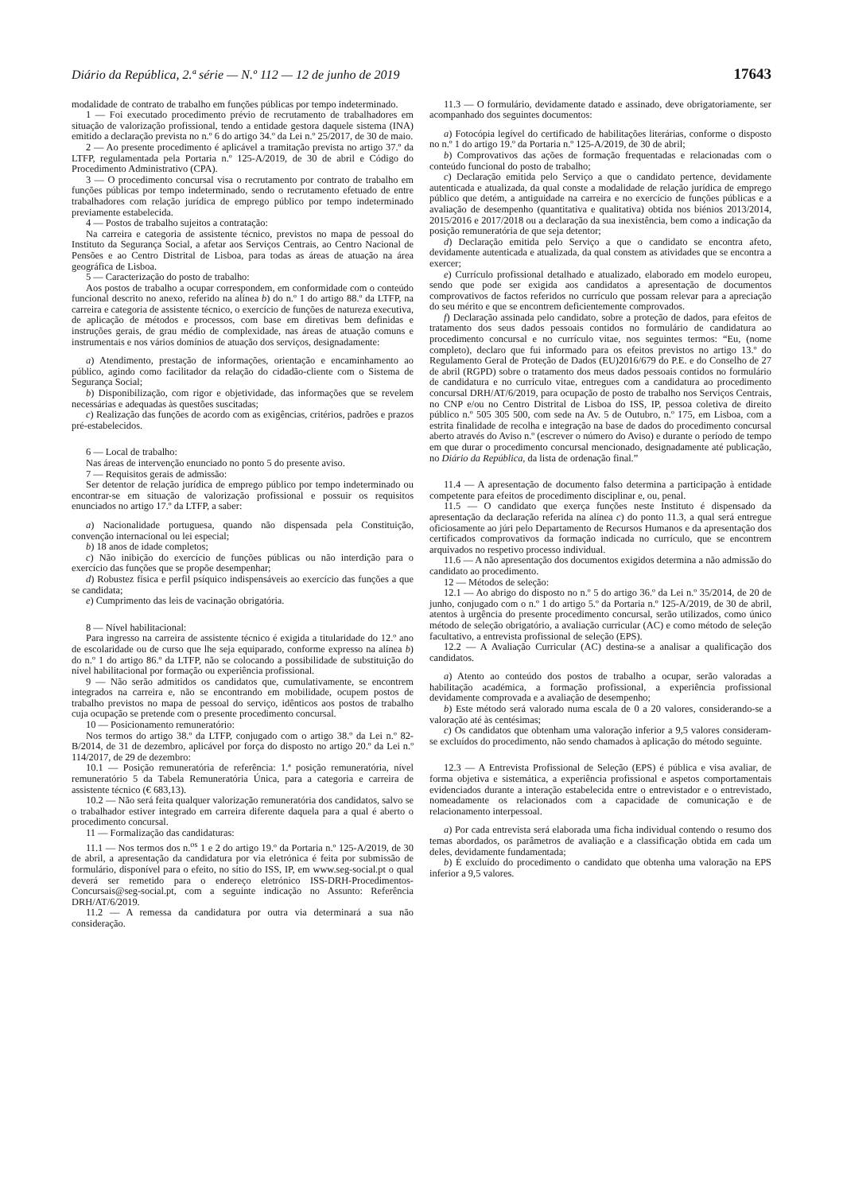Diário da República, 2.ª série — N.º 112 — 12 de junho de 2019 17643
modalidade de contrato de trabalho em funções públicas por tempo indeterminado.
1 — Foi executado procedimento prévio de recrutamento de trabalhadores em situação de valorização profissional, tendo a entidade gestora daquele sistema (INA) emitido a declaração prevista no n.º 6 do artigo 34.º da Lei n.º 25/2017, de 30 de maio.
2 — Ao presente procedimento é aplicável a tramitação prevista no artigo 37.º da LTFP, regulamentada pela Portaria n.º 125-A/2019, de 30 de abril e Código do Procedimento Administrativo (CPA).
3 — O procedimento concursal visa o recrutamento por contrato de trabalho em funções públicas por tempo indeterminado, sendo o recrutamento efetuado de entre trabalhadores com relação jurídica de emprego público por tempo indeterminado previamente estabelecida.
4 — Postos de trabalho sujeitos a contratação:
Na carreira e categoria de assistente técnico, previstos no mapa de pessoal do Instituto da Segurança Social, a afetar aos Serviços Centrais, ao Centro Nacional de Pensões e ao Centro Distrital de Lisboa, para todas as áreas de atuação na área geográfica de Lisboa.
5 — Caracterização do posto de trabalho:
Aos postos de trabalho a ocupar correspondem, em conformidade com o conteúdo funcional descrito no anexo, referido na alínea b) do n.º 1 do artigo 88.º da LTFP, na carreira e categoria de assistente técnico, o exercício de funções de natureza executiva, de aplicação de métodos e processos, com base em diretivas bem definidas e instruções gerais, de grau médio de complexidade, nas áreas de atuação comuns e instrumentais e nos vários domínios de atuação dos serviços, designadamente:
a) Atendimento, prestação de informações, orientação e encaminhamento ao público, agindo como facilitador da relação do cidadão-cliente com o Sistema de Segurança Social;
b) Disponibilização, com rigor e objetividade, das informações que se revelem necessárias e adequadas às questões suscitadas;
c) Realização das funções de acordo com as exigências, critérios, padrões e prazos pré-estabelecidos.
6 — Local de trabalho:
Nas áreas de intervenção enunciado no ponto 5 do presente aviso.
7 — Requisitos gerais de admissão:
Ser detentor de relação jurídica de emprego público por tempo indeterminado ou encontrar-se em situação de valorização profissional e possuir os requisitos enunciados no artigo 17.º da LTFP, a saber:
a) Nacionalidade portuguesa, quando não dispensada pela Constituição, convenção internacional ou lei especial;
b) 18 anos de idade completos;
c) Não inibição do exercício de funções públicas ou não interdição para o exercício das funções que se propõe desempenhar;
d) Robustez física e perfil psíquico indispensáveis ao exercício das funções a que se candidata;
e) Cumprimento das leis de vacinação obrigatória.
8 — Nível habilitacional:
Para ingresso na carreira de assistente técnico é exigida a titularidade do 12.º ano de escolaridade ou de curso que lhe seja equiparado, conforme expresso na alínea b) do n.º 1 do artigo 86.º da LTFP, não se colocando a possibilidade de substituição do nível habilitacional por formação ou experiência profissional.
9 — Não serão admitidos os candidatos que, cumulativamente, se encontrem integrados na carreira e, não se encontrando em mobilidade, ocupem postos de trabalho previstos no mapa de pessoal do serviço, idênticos aos postos de trabalho cuja ocupação se pretende com o presente procedimento concursal.
10 — Posicionamento remuneratório:
Nos termos do artigo 38.º da LTFP, conjugado com o artigo 38.º da Lei n.º 82-B/2014, de 31 de dezembro, aplicável por força do disposto no artigo 20.º da Lei n.º 114/2017, de 29 de dezembro:
10.1 — Posição remuneratória de referência: 1.ª posição remuneratória, nível remuneratório 5 da Tabela Remuneratória Única, para a categoria e carreira de assistente técnico (€ 683,13).
10.2 — Não será feita qualquer valorização remuneratória dos candidatos, salvo se o trabalhador estiver integrado em carreira diferente daquela para a qual é aberto o procedimento concursal.
11 — Formalização das candidaturas:
11.1 — Nos termos dos n.<sup>os</sup> 1 e 2 do artigo 19.º da Portaria n.º 125-A/2019, de 30 de abril, a apresentação da candidatura por via eletrónica é feita por submissão de formulário, disponível para o efeito, no sítio do ISS, IP, em www.seg-social.pt o qual deverá ser remetido para o endereço eletrónico ISS-DRH-Procedimentos-Concursais@seg-social.pt, com a seguinte indicação no Assunto: Referência DRH/AT/6/2019.
11.2 — A remessa da candidatura por outra via determinará a sua não consideração.
11.3 — O formulário, devidamente datado e assinado, deve obrigatoriamente, ser acompanhado dos seguintes documentos:
a) Fotocópia legível do certificado de habilitações literárias, conforme o disposto no n.º 1 do artigo 19.º da Portaria n.º 125-A/2019, de 30 de abril;
b) Comprovativos das ações de formação frequentadas e relacionadas com o conteúdo funcional do posto de trabalho;
c) Declaração emitida pelo Serviço a que o candidato pertence, devidamente autenticada e atualizada, da qual conste a modalidade de relação jurídica de emprego público que detém, a antiguidade na carreira e no exercício de funções públicas e a avaliação de desempenho (quantitativa e qualitativa) obtida nos biénios 2013/2014, 2015/2016 e 2017/2018 ou a declaração da sua inexistência, bem como a indicação da posição remuneratória de que seja detentor;
d) Declaração emitida pelo Serviço a que o candidato se encontra afeto, devidamente autenticada e atualizada, da qual constem as atividades que se encontra a exercer;
e) Currículo profissional detalhado e atualizado, elaborado em modelo europeu, sendo que pode ser exigida aos candidatos a apresentação de documentos comprovativos de factos referidos no currículo que possam relevar para a apreciação do seu mérito e que se encontrem deficientemente comprovados.
f) Declaração assinada pelo candidato, sobre a proteção de dados, para efeitos de tratamento dos seus dados pessoais contidos no formulário de candidatura ao procedimento concursal e no currículo vitae, nos seguintes termos: “Eu, (nome completo), declaro que fui informado para os efeitos previstos no artigo 13.º do Regulamento Geral de Proteção de Dados (EU)2016/679 do P.E. e do Conselho de 27 de abril (RGPD) sobre o tratamento dos meus dados pessoais contidos no formulário de candidatura e no currículo vitae, entregues com a candidatura ao procedimento concursal DRH/AT/6/2019, para ocupação de posto de trabalho nos Serviços Centrais, no CNP e/ou no Centro Distrital de Lisboa do ISS, IP, pessoa coletiva de direito público n.º 505 305 500, com sede na Av. 5 de Outubro, n.º 175, em Lisboa, com a estrita finalidade de recolha e integração na base de dados do procedimento concursal aberto através do Aviso n.º (escrever o número do Aviso) e durante o período de tempo em que durar o procedimento concursal mencionado, designadamente até publicação, no Diário da República, da lista de ordenação final.”
11.4 — A apresentação de documento falso determina a participação à entidade competente para efeitos de procedimento disciplinar e, ou, penal.
11.5 — O candidato que exerça funções neste Instituto é dispensado da apresentação da declaração referida na alínea c) do ponto 11.3, a qual será entregue oficiosamente ao júri pelo Departamento de Recursos Humanos e da apresentação dos certificados comprovativos da formação indicada no currículo, que se encontrem arquivados no respetivo processo individual.
11.6 — A não apresentação dos documentos exigidos determina a não admissão do candidato ao procedimento.
12 — Métodos de seleção:
12.1 — Ao abrigo do disposto no n.º 5 do artigo 36.º da Lei n.º 35/2014, de 20 de junho, conjugado com o n.º 1 do artigo 5.º da Portaria n.º 125-A/2019, de 30 de abril, atentos à urgência do presente procedimento concursal, serão utilizados, como único método de seleção obrigatório, a avaliação curricular (AC) e como método de seleção facultativo, a entrevista profissional de seleção (EPS).
12.2 — A Avaliação Curricular (AC) destina-se a analisar a qualificação dos candidatos.
a) Atento ao conteúdo dos postos de trabalho a ocupar, serão valoradas a habilitação académica, a formação profissional, a experiência profissional devidamente comprovada e a avaliação de desempenho;
b) Este método será valorado numa escala de 0 a 20 valores, considerando-se a valoração até às centésimas;
c) Os candidatos que obtenham uma valoração inferior a 9,5 valores consideram-se excluídos do procedimento, não sendo chamados à aplicação do método seguinte.
12.3 — A Entrevista Profissional de Seleção (EPS) é pública e visa avaliar, de forma objetiva e sistemática, a experiência profissional e aspetos comportamentais evidenciados durante a interação estabelecida entre o entrevistador e o entrevistado, nomeadamente os relacionados com a capacidade de comunicação e de relacionamento interpessoal.
a) Por cada entrevista será elaborada uma ficha individual contendo o resumo dos temas abordados, os parâmetros de avaliação e a classificação obtida em cada um deles, devidamente fundamentada;
b) É excluído do procedimento o candidato que obtenha uma valoração na EPS inferior a 9,5 valores.